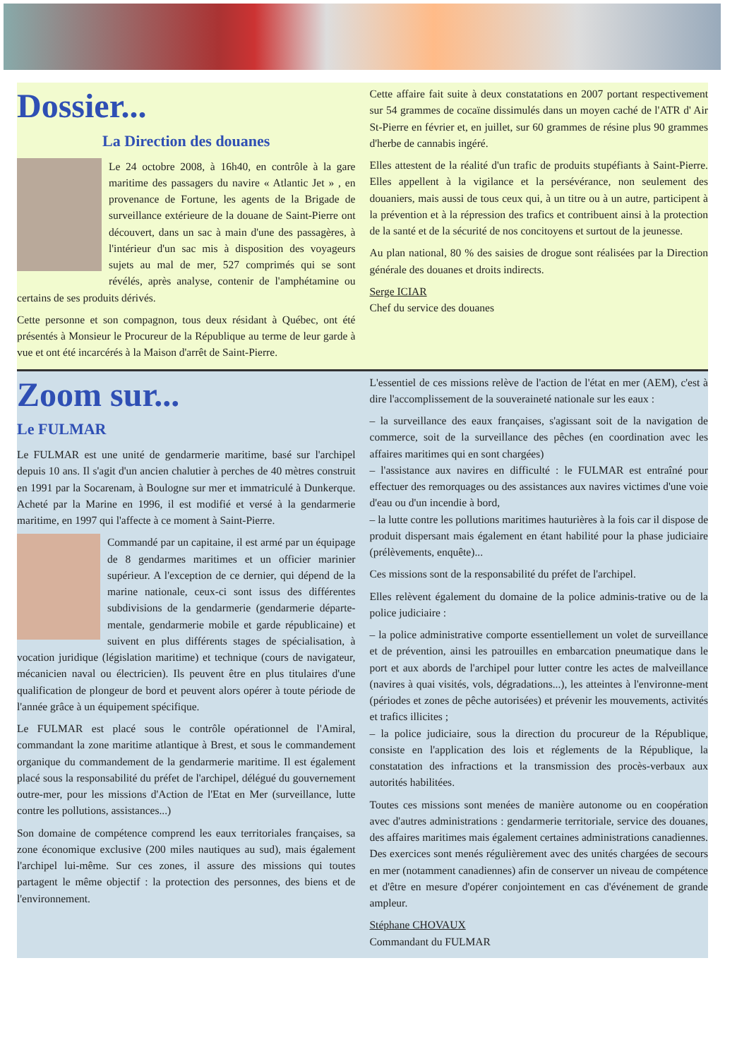Dossier...
La Direction des douanes
Le 24 octobre 2008, à 16h40, en contrôle à la gare maritime des passagers du navire « Atlantic Jet » , en provenance de Fortune, les agents de la Brigade de surveillance extérieure de la douane de Saint-Pierre ont découvert, dans un sac à main d'une des passagères, à l'intérieur d'un sac mis à disposition des voyageurs sujets au mal de mer, 527 comprimés qui se sont révélés, après analyse, contenir de l'amphétamine ou certains de ses produits dérivés.
Cette personne et son compagnon, tous deux résidant à Québec, ont été présentés à Monsieur le Procureur de la République au terme de leur garde à vue et ont été incarcérés à la Maison d'arrêt de Saint-Pierre.
Cette affaire fait suite à deux constatations en 2007 portant respectivement sur 54 grammes de cocaïne dissimulés dans un moyen caché de l'ATR d' Air St-Pierre en février et, en juillet, sur 60 grammes de résine plus 90 grammes d'herbe de cannabis ingéré.
Elles attestent de la réalité d'un trafic de produits stupéfiants à Saint-Pierre. Elles appellent à la vigilance et la persévérance, non seulement des douaniers, mais aussi de tous ceux qui, à un titre ou à un autre, participent à la prévention et à la répression des trafics et contribuent ainsi à la protection de la santé et de la sécurité de nos concitoyens et surtout de la jeunesse.
Au plan national, 80 % des saisies de drogue sont réalisées par la Direction générale des douanes et droits indirects.
Serge ICIAR
Chef du service des douanes
Zoom sur...
Le FULMAR
Le FULMAR est une unité de gendarmerie maritime, basé sur l'archipel depuis 10 ans. Il s'agit d'un ancien chalutier à perches de 40 mètres construit en 1991 par la Socarenam, à Boulogne sur mer et immatriculé à Dunkerque. Acheté par la Marine en 1996, il est modifié et versé à la gendarmerie maritime, en 1997 qui l'affecte à ce moment à Saint-Pierre.
Commandé par un capitaine, il est armé par un équipage de 8 gendarmes maritimes et un officier marinier supérieur. A l'exception de ce dernier, qui dépend de la marine nationale, ceux-ci sont issus des différentes subdivisions de la gendarmerie (gendarmerie départe-mentale, gendarmerie mobile et garde républicaine) et suivent en plus différents stages de spécialisation, à vocation juridique (législation maritime) et technique (cours de navigateur, mécanicien naval ou électricien). Ils peuvent être en plus titulaires d'une qualification de plongeur de bord et peuvent alors opérer à toute période de l'année grâce à un équipement spécifique.
Le FULMAR est placé sous le contrôle opérationnel de l'Amiral, commandant la zone maritime atlantique à Brest, et sous le commandement organique du commandement de la gendarmerie maritime. Il est également placé sous la responsabilité du préfet de l'archipel, délégué du gouvernement outre-mer, pour les missions d'Action de l'Etat en Mer (surveillance, lutte contre les pollutions, assistances...)
Son domaine de compétence comprend les eaux territoriales françaises, sa zone économique exclusive (200 miles nautiques au sud), mais également l'archipel lui-même. Sur ces zones, il assure des missions qui toutes partagent le même objectif : la protection des personnes, des biens et de l'environnement.
L'essentiel de ces missions relève de l'action de l'état en mer (AEM), c'est à dire l'accomplissement de la souveraineté nationale sur les eaux :
– la surveillance des eaux françaises, s'agissant soit de la navigation de commerce, soit de la surveillance des pêches (en coordination avec les affaires maritimes qui en sont chargées)
– l'assistance aux navires en difficulté : le FULMAR est entraîné pour effectuer des remorquages ou des assistances aux navires victimes d'une voie d'eau ou d'un incendie à bord,
– la lutte contre les pollutions maritimes hauturières à la fois car il dispose de produit dispersant mais également en étant habilité pour la phase judiciaire (prélèvements, enquête)...
Ces missions sont de la responsabilité du préfet de l'archipel.
Elles relèvent également du domaine de la police adminis-trative ou de la police judiciaire :
– la police administrative comporte essentiellement un volet de surveillance et de prévention, ainsi les patrouilles en embarcation pneumatique dans le port et aux abords de l'archipel pour lutter contre les actes de malveillance (navires à quai visités, vols, dégradations...), les atteintes à l'environne-ment (périodes et zones de pêche autorisées) et prévenir les mouvements, activités et trafics illicites ;
– la police judiciaire, sous la direction du procureur de la République, consiste en l'application des lois et réglements de la République, la constatation des infractions et la transmission des procès-verbaux aux autorités habilitées.
Toutes ces missions sont menées de manière autonome ou en coopération avec d'autres administrations : gendarmerie territoriale, service des douanes, des affaires maritimes mais également certaines administrations canadiennes. Des exercices sont menés régulièrement avec des unités chargées de secours en mer (notamment canadiennes) afin de conserver un niveau de compétence et d'être en mesure d'opérer conjointement en cas d'événement de grande ampleur.
Stéphane CHOVAUX
Commandant du FULMAR